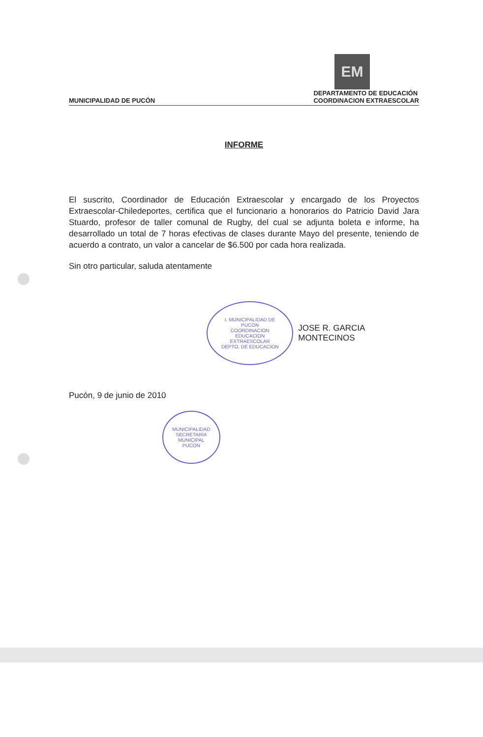EM
MUNICIPALIDAD DE PUCÓN
DEPARTAMENTO DE EDUCACIÓN
COORDINACION EXTRAESCOLAR
INFORME
El suscrito, Coordinador de Educación Extraescolar y encargado de los Proyectos Extraescolar-Chiledeportes, certifica que el funcionario a honorarios do Patricio David Jara Stuardo, profesor de taller comunal de Rugby, del cual se adjunta boleta e informe, ha desarrollado un total de 7 horas efectivas de clases durante Mayo del presente, teniendo de acuerdo a contrato, un valor a cancelar de $6.500 por cada hora realizada.
Sin otro particular, saluda atentamente
I. MUNICIPALIDAD DE PUCON
COORDINACION
EDUCACION
EXTRAESCOLAR
DEPTO. DE EDUCACION
JOSE R. GARCIA MONTECINOS
Pucón, 9 de junio de 2010
MUNICIPALIDAD
SECRETARIA
MUNICIPAL
PUCON